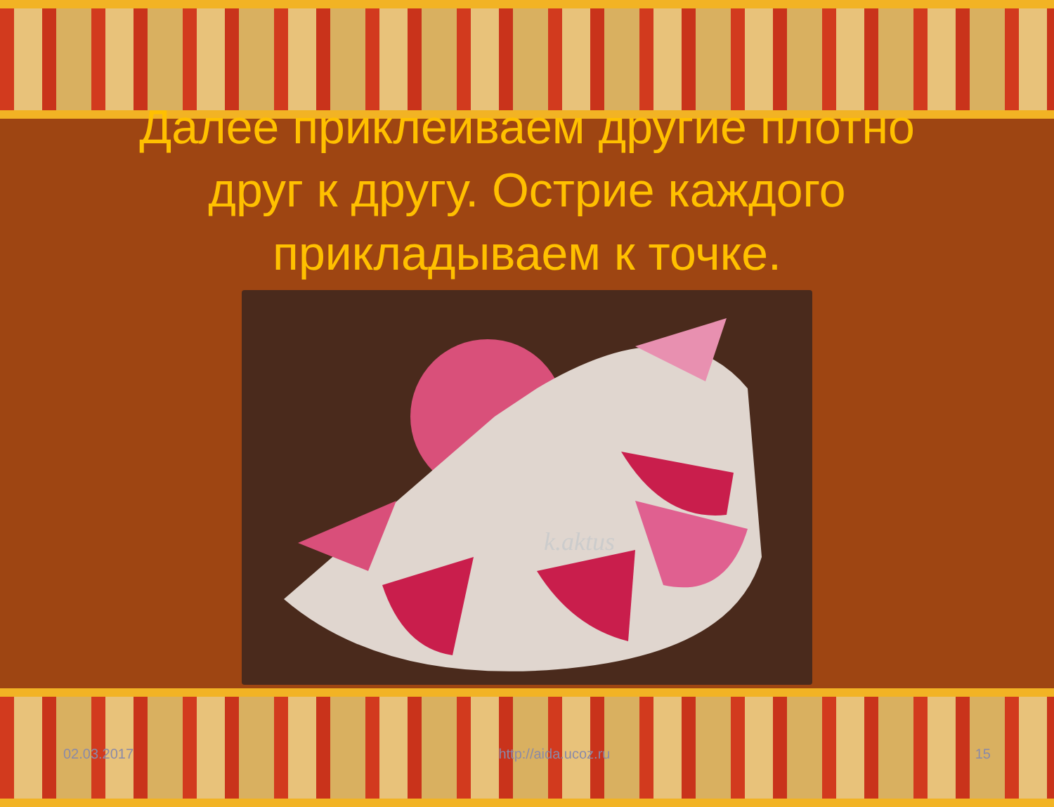Далее приклеиваем другие плотно
друг к другу. Острие каждого
прикладываем к точке.
k.aktus
02.03.2017 http://aida.ucoz.ru 15